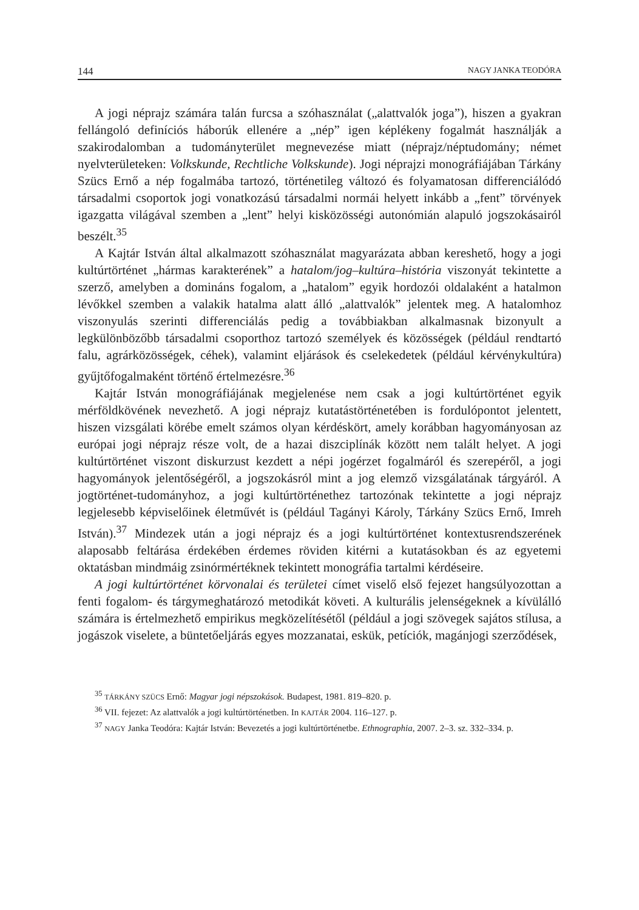144 NAGY JANKA TEODÓRA
A jogi néprajz számára talán furcsa a szóhasználat („alattvalók joga”), hiszen a gyakran fellángoló definíciós háborúk ellenére a „nép” igen képlékeny fogalmát használják a szakirodalomban a tudományterület megnevezése miatt (néprajz/néptudomány; német nyelvterületeken: Volkskunde, Rechtliche Volkskunde). Jogi néprajzi monográfiájában Tárkány Szücs Ernő a nép fogalmába tartozó, történetileg változó és folyamatosan differenciálódó társadalmi csoportok jogi vonatkozású társadalmi normái helyett inkább a „fent” törvények igazgatta világával szemben a „lent” helyi kisközösségi autonómián alapuló jogszokásairól beszélt.<sup>35</sup>
A Kajtár István által alkalmazott szóhasználat magyarázata abban kereshető, hogy a jogi kultúrtörténet „hármas karakterének” a hatalom/jog–kultúra–história viszonyát tekintette a szerző, amelyben a domináns fogalom, a „hatalom” egyik hordozói oldalaként a hatalmon lévőkkel szemben a valakik hatalma alatt álló „alattvalók” jelentek meg. A hatalomhoz viszonyulás szerinti differenciálás pedig a továbbiakban alkalmasnak bizonyult a legkülönbözőbb társadalmi csoporthoz tartozó személyek és közösségek (például rendtartó falu, agrárközösségek, céhek), valamint eljárások és cselekedetek (például kérvénykultúra) gyűjtőfogalmaként történő értelmezésre.<sup>36</sup>
Kajtár István monográfiájának megjelenése nem csak a jogi kultúrtörténet egyik mérföldkövének nevezhető. A jogi néprajz kutatástörténetében is fordulópontot jelentett, hiszen vizsgálati körébe emelt számos olyan kérdéskört, amely korábban hagyományosan az európai jogi néprajz része volt, de a hazai diszciplínák között nem talált helyet. A jogi kultúrtörténet viszont diskurzust kezdett a népi jogérzet fogalmáról és szerepéről, a jogi hagyományok jelentőségéről, a jogszokásról mint a jog elemző vizsgálatának tárgyáról. A jogtörténet-tudományhoz, a jogi kultúrtörténethez tartozónak tekintette a jogi néprajz legjelesebb képviselőinek életművét is (például Tagányi Károly, Tárkány Szücs Ernő, Imreh István).<sup>37</sup> Mindezek után a jogi néprajz és a jogi kultúrtörténet kontextusrendszerének alaposabb feltárása érdekében érdemes röviden kitérni a kutatásokban és az egyetemi oktatásban mindmáig zsinórmértéknek tekintett monográfia tartalmi kérdéseire.
A jogi kultúrtörténet körvonalai és területei címet viselő első fejezet hangsúlyozottan a fenti fogalom- és tárgymeghatározó metodikát követi. A kulturális jelenségeknek a kívülálló számára is értelmezhető empirikus megközelítésétől (például a jogi szövegek sajátos stílusa, a jogászok viselete, a büntetőeljárás egyes mozzanatai, eskük, petíciók, magánjogi szerződések,
<sup>35</sup> TÁRKÁNY SZÜCS Ernő: Magyar jogi népszokások. Budapest, 1981. 819–820. p.
<sup>36</sup> VII. fejezet: Az alattvalók a jogi kultúrtörténetben. In KAJTÁR 2004. 116–127. p.
<sup>37</sup> NAGY Janka Teodóra: Kajtár István: Bevezetés a jogi kultúrtörténetbe. Ethnographia, 2007. 2–3. sz. 332–334. p.